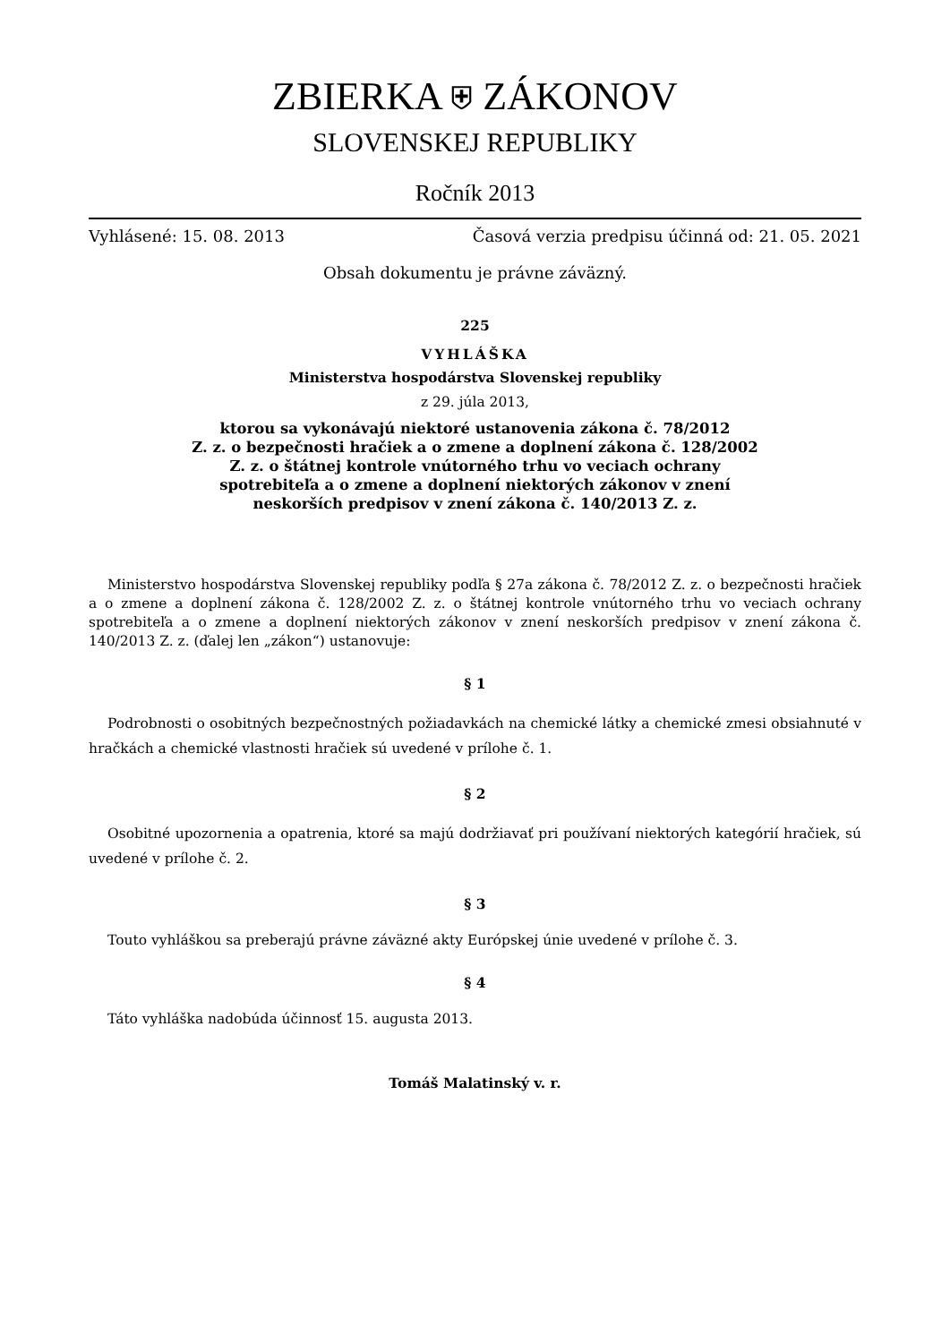ZBIERKA ⛨ ZÁKONOV
SLOVENSKEJ REPUBLIKY
Ročník 2013
Vyhlásené: 15. 08. 2013 Časová verzia predpisu účinná od: 21. 05. 2021
Obsah dokumentu je právne záväzný.
225
VYHLÁŠKA
Ministerstva hospodárstva Slovenskej republiky
z 29. júla 2013,
ktorou sa vykonávajú niektoré ustanovenia zákona č. 78/2012
Z. z. o bezpečnosti hračiek a o zmene a doplnení zákona č. 128/2002
Z. z. o štátnej kontrole vnútorného trhu vo veciach ochrany
spotrebiteľa a o zmene a doplnení niektorých zákonov v znení
neskorších predpisov v znení zákona č. 140/2013 Z. z.
Ministerstvo hospodárstva Slovenskej republiky podľa § 27a zákona č. 78/2012 Z. z. o bezpečnosti hračiek a o zmene a doplnení zákona č. 128/2002 Z. z. o štátnej kontrole vnútorného trhu vo veciach ochrany spotrebiteľa a o zmene a doplnení niektorých zákonov v znení neskorších predpisov v znení zákona č. 140/2013 Z. z. (ďalej len „zákon“) ustanovuje:
§ 1
Podrobnosti o osobitných bezpečnostných požiadavkách na chemické látky a chemické zmesi obsiahnuté v hračkách a chemické vlastnosti hračiek sú uvedené v prílohe č. 1.
§ 2
Osobitné upozornenia a opatrenia, ktoré sa majú dodržiavať pri používaní niektorých kategórií hračiek, sú uvedené v prílohe č. 2.
§ 3
Touto vyhláškou sa preberajú právne záväzné akty Európskej únie uvedené v prílohe č. 3.
§ 4
Táto vyhláška nadobúda účinnosť 15. augusta 2013.
Tomáš Malatinský v. r.